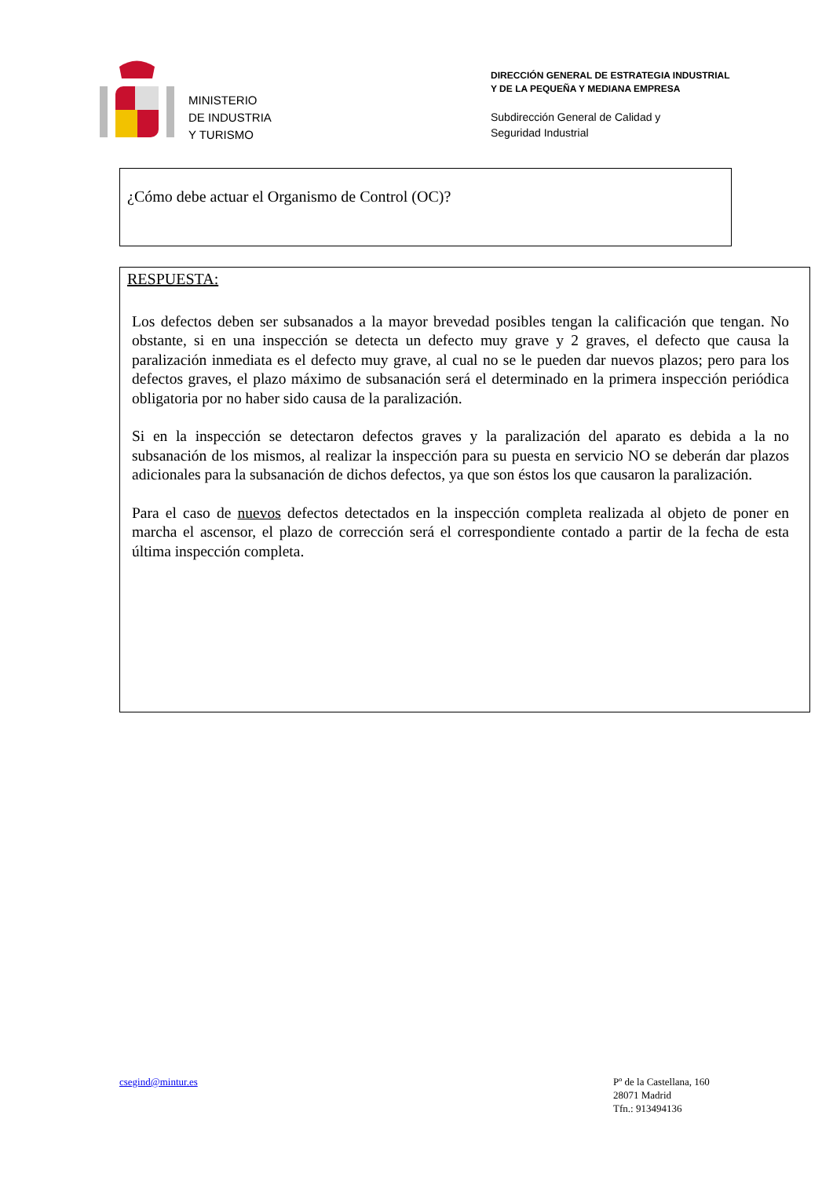MINISTERIO
DE INDUSTRIA
Y TURISMO
DIRECCIÓN GENERAL DE ESTRATEGIA INDUSTRIAL
Y DE LA PEQUEÑA Y MEDIANA EMPRESA
Subdirección General de Calidad y
Seguridad Industrial
¿Cómo debe actuar el Organismo de Control (OC)?
RESPUESTA:
Los defectos deben ser subsanados a la mayor brevedad posibles tengan la calificación que tengan. No obstante, si en una inspección se detecta un defecto muy grave y 2 graves, el defecto que causa la paralización inmediata es el defecto muy grave, al cual no se le pueden dar nuevos plazos; pero para los defectos graves, el plazo máximo de subsanación será el determinado en la primera inspección periódica obligatoria por no haber sido causa de la paralización.
Si en la inspección se detectaron defectos graves y la paralización del aparato es debida a la no subsanación de los mismos, al realizar la inspección para su puesta en servicio NO se deberán dar plazos adicionales para la subsanación de dichos defectos, ya que son éstos los que causaron la paralización.
Para el caso de nuevos defectos detectados en la inspección completa realizada al objeto de poner en marcha el ascensor, el plazo de corrección será el correspondiente contado a partir de la fecha de esta última inspección completa.
csegind@mintur.es
Pº de la Castellana, 160
28071 Madrid
Tfn.: 913494136